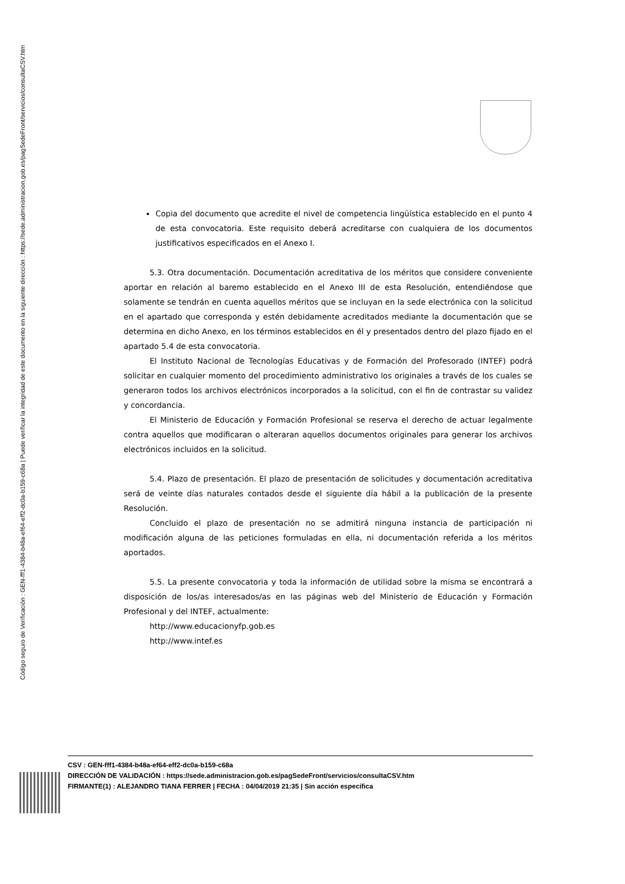Código seguro de Verificación : GEN-fff1-4384-b48a-ef64-eff2-dc0a-b159-c68a | Puede verificar la integridad de este documento en la siguiente dirección : https://sede.administracion.gob.es/pagSedeFront/servicios/consultaCSV.htm
Copia del documento que acredite el nivel de competencia lingüística establecido en el punto 4 de esta convocatoria. Este requisito deberá acreditarse con cualquiera de los documentos justificativos especificados en el Anexo I.
5.3. Otra documentación. Documentación acreditativa de los méritos que considere conveniente aportar en relación al baremo establecido en el Anexo III de esta Resolución, entendiéndose que solamente se tendrán en cuenta aquellos méritos que se incluyan en la sede electrónica con la solicitud en el apartado que corresponda y estén debidamente acreditados mediante la documentación que se determina en dicho Anexo, en los términos establecidos en él y presentados dentro del plazo fijado en el apartado 5.4 de esta convocatoria.
El Instituto Nacional de Tecnologías Educativas y de Formación del Profesorado (INTEF) podrá solicitar en cualquier momento del procedimiento administrativo los originales a través de los cuales se generaron todos los archivos electrónicos incorporados a la solicitud, con el fin de contrastar su validez y concordancia.
El Ministerio de Educación y Formación Profesional se reserva el derecho de actuar legalmente contra aquellos que modificaran o alteraran aquellos documentos originales para generar los archivos electrónicos incluidos en la solicitud.
5.4. Plazo de presentación. El plazo de presentación de solicitudes y documentación acreditativa será de veinte días naturales contados desde el siguiente día hábil a la publicación de la presente Resolución.
Concluido el plazo de presentación no se admitirá ninguna instancia de participación ni modificación alguna de las peticiones formuladas en ella, ni documentación referida a los méritos aportados.
5.5. La presente convocatoria y toda la información de utilidad sobre la misma se encontrará a disposición de los/as interesados/as en las páginas web del Ministerio de Educación y Formación Profesional y del INTEF, actualmente:
http://www.educacionyfp.gob.es
http://www.intef.es
CSV : GEN-fff1-4384-b48a-ef64-eff2-dc0a-b159-c68a
DIRECCIÓN DE VALIDACIÓN : https://sede.administracion.gob.es/pagSedeFront/servicios/consultaCSV.htm
FIRMANTE(1) : ALEJANDRO TIANA FERRER | FECHA : 04/04/2019 21:35 | Sin acción específica